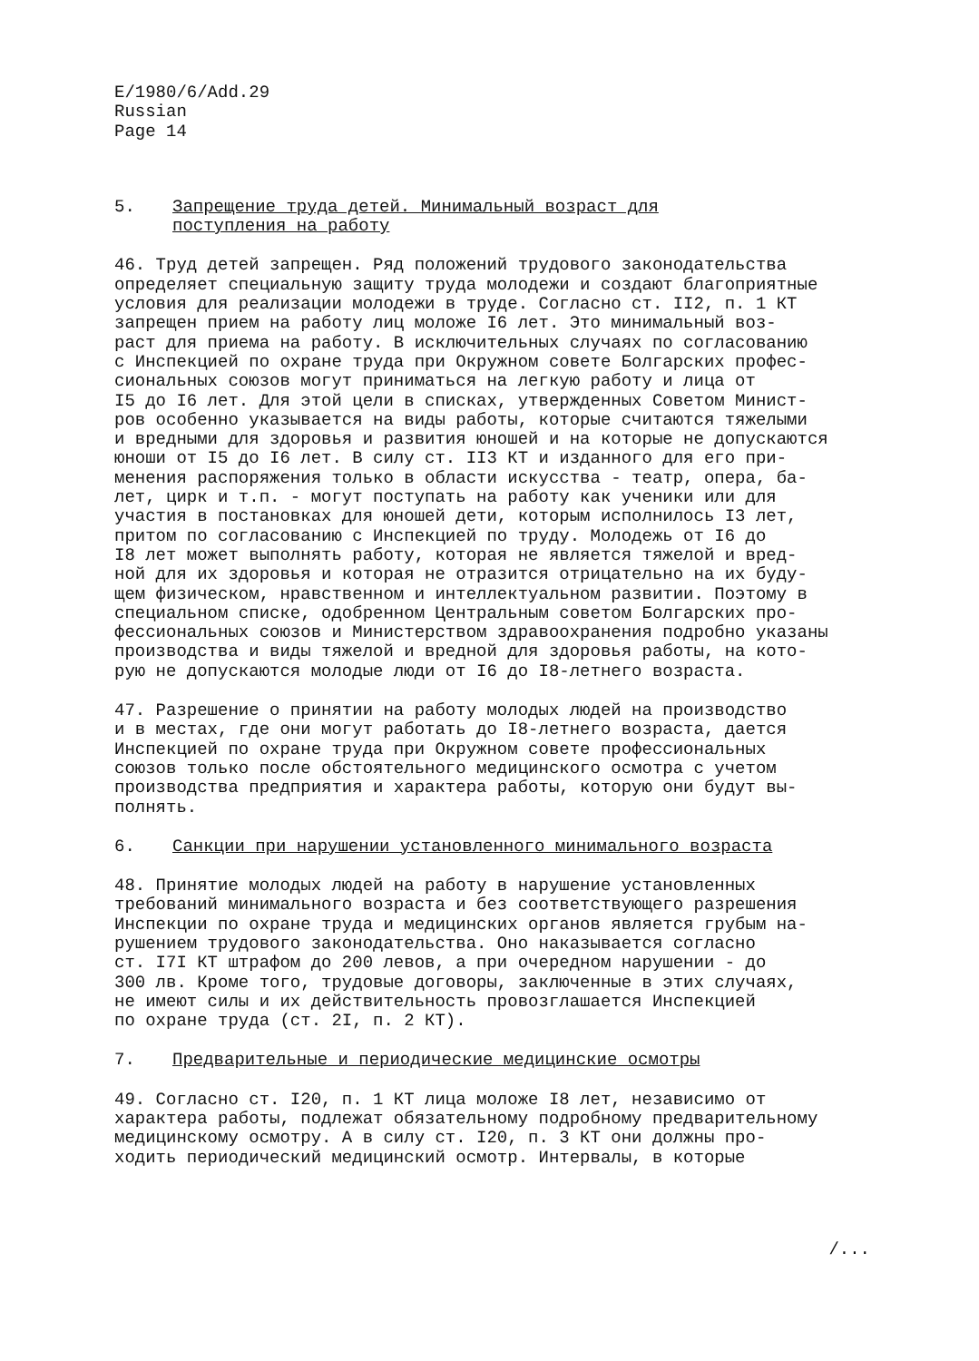E/1980/6/Add.29
Russian
Page 14
5. Запрещение труда детей. Минимальный возраст для
поступления на работу
46. Труд детей запрещен. Ряд положений трудового законодательства определяет специальную защиту труда молодежи и создают благоприятные условия для реализации молодежи в труде. Согласно ст. II2, п. 1 КТ запрещен прием на работу лиц моложе I6 лет. Это минимальный воз- раст для приема на работу. В исключительных случаях по согласованию с Инспекцией по охране труда при Окружном совете Болгарских профес- сиональных союзов могут приниматься на легкую работу и лица от I5 до I6 лет. Для этой цели в списках, утвержденных Советом Минист- ров особенно указывается на виды работы, которые считаются тяжелыми и вредными для здоровья и развития юношей и на которые не допускаются юноши от I5 до I6 лет. В силу ст. II3 КТ и изданного для его при- менения распоряжения только в области искусства - театр, опера, ба- лет, цирк и т.п. - могут поступать на работу как ученики или для участия в постановках для юношей дети, которым исполнилось I3 лет, притом по согласованию с Инспекцией по труду. Молодежь от I6 до I8 лет может выполнять работу, которая не является тяжелой и вред- ной для их здоровья и которая не отразится отрицательно на их буду- щем физическом, нравственном и интеллектуальном развитии. Поэтому в специальном списке, одобренном Центральным советом Болгарских про- фессиональных союзов и Министерством здравоохранения подробно указаны производства и виды тяжелой и вредной для здоровья работы, на кото- рую не допускаются молодые люди от I6 до I8-летнего возраста.
47. Разрешение о принятии на работу молодых людей на производство и в местах, где они могут работать до I8-летнего возраста, дается Инспекцией по охране труда при Окружном совете профессиональных союзов только после обстоятельного медицинского осмотра с учетом производства предприятия и характера работы, которую они будут вы- полнять.
6. Санкции при нарушении установленного минимального возраста
48. Принятие молодых людей на работу в нарушение установленных требований минимального возраста и без соответствующего разрешения Инспекции по охране труда и медицинских органов является грубым на- рушением трудового законодательства. Оно наказывается согласно ст. I7I КТ штрафом до 200 левов, а при очередном нарушении - до 300 лв. Кроме того, трудовые договоры, заключенные в этих случаях, не имеют силы и их действительность провозглашается Инспекцией по охране труда (ст. 2I, п. 2 КТ).
7. Предварительные и периодические медицинские осмотры
49. Согласно ст. I20, п. 1 КТ лица моложе I8 лет, независимо от характера работы, подлежат обязательному подробному предварительному медицинскому осмотру. А в силу ст. I20, п. 3 КТ они должны про- ходить периодический медицинский осмотр. Интервалы, в которые
/...